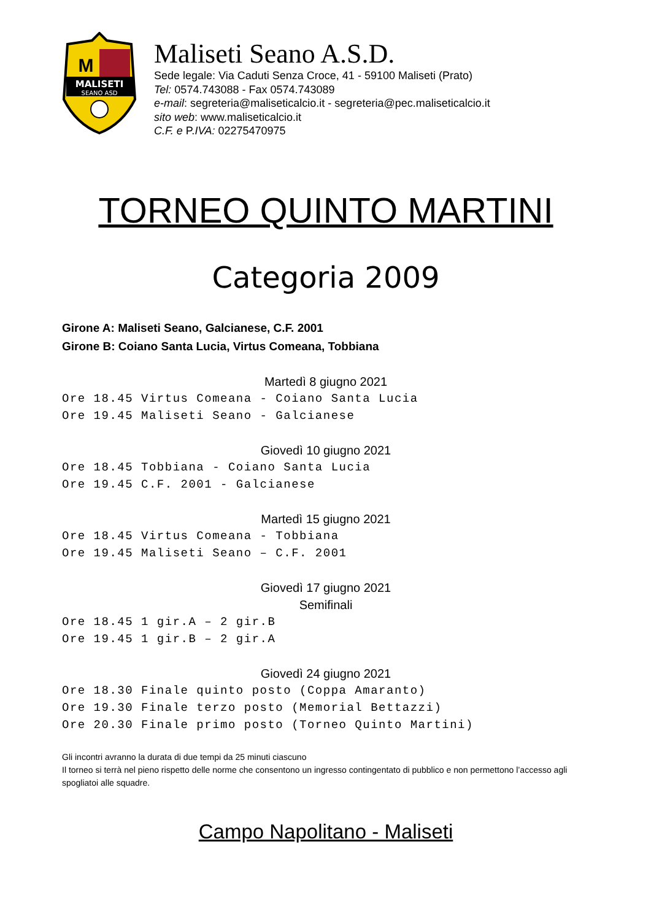MALISETI
SEANO ASD
M
Maliseti Seano A.S.D.
Sede legale: Via Caduti Senza Croce, 41 - 59100 Maliseti (Prato)
Tel: 0574.743088 - Fax 0574.743089
e-mail: segreteria@maliseticalcio.it - segreteria@pec.maliseticalcio.it
sito web: www.maliseticalcio.it
C.F. e P.IVA: 02275470975
TORNEO QUINTO MARTINI
Categoria 2009
Girone A: Maliseti Seano, Galcianese, C.F. 2001
Girone B: Coiano Santa Lucia, Virtus Comeana, Tobbiana
Martedì 8 giugno 2021
Ore 18.45 Virtus Comeana - Coiano Santa Lucia
Ore 19.45 Maliseti Seano - Galcianese
Giovedì 10 giugno 2021
Ore 18.45 Tobbiana - Coiano Santa Lucia
Ore 19.45 C.F. 2001 - Galcianese
Martedì 15 giugno 2021
Ore 18.45 Virtus Comeana - Tobbiana
Ore 19.45 Maliseti Seano – C.F. 2001
Giovedì 17 giugno 2021
Semifinali
Ore 18.45 1 gir.A – 2 gir.B
Ore 19.45 1 gir.B – 2 gir.A
Giovedì 24 giugno 2021
Ore 18.30 Finale quinto posto (Coppa Amaranto)
Ore 19.30 Finale terzo posto (Memorial Bettazzi)
Ore 20.30 Finale primo posto (Torneo Quinto Martini)
Gli incontri avranno la durata di due tempi da 25 minuti ciascuno
Il torneo si terrà nel pieno rispetto delle norme che consentono un ingresso contingentato di pubblico e non permettono l’accesso agli spogliatoi alle squadre.
Campo Napolitano - Maliseti